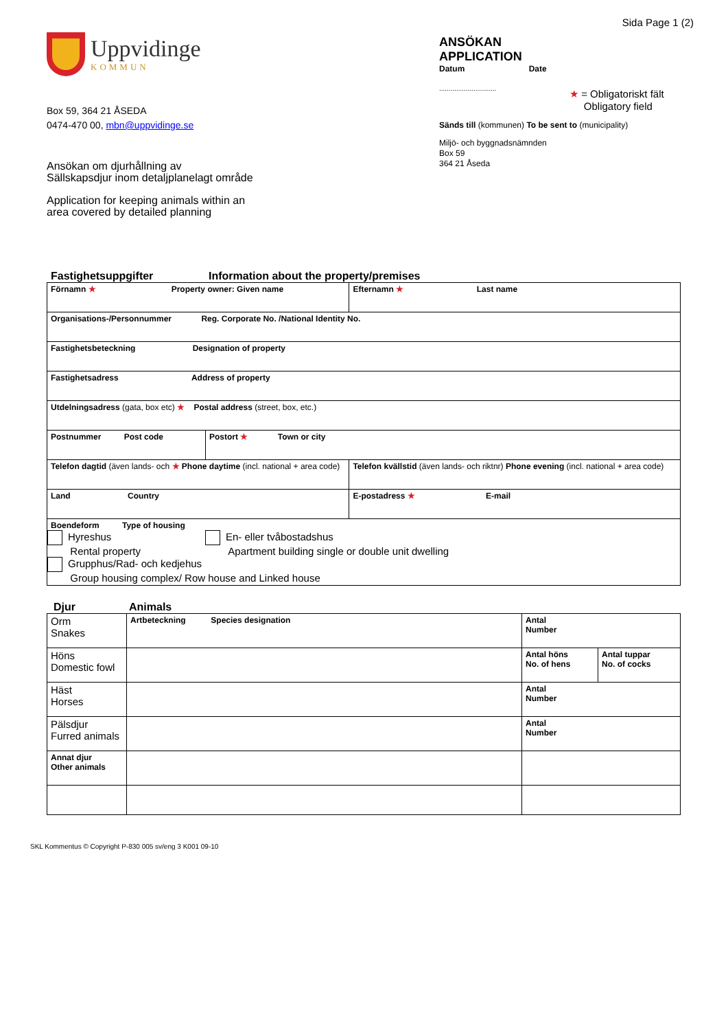Sida Page 1 (2)
Uppvidinge
KOMMUN
Box 59, 364 21 ÅSEDA
0474-470 00, mbn@uppvidinge.se
Ansökan om djurhållning av
Sällskapsdjur inom detaljplanelagt område
Application for keeping animals within an
area covered by detailed planning
ANSÖKAN
APPLICATION
Datum Date
..............................
★ = Obligatoriskt fält
Obligatory field
Sänds till (kommunen) To be sent to (municipality)
Miljö- och byggnadsnämnden
Box 59
364 21 Åseda
Fastighetsuppgifter Information about the property/premises
| Förnamn ★ Property owner: Given name | | Efternamn ★ Last name |
| Organisations-/Personnummer Reg. Corporate No. /National Identity No. | | |
| Fastighetsbeteckning Designation of property | | |
| Fastighetsadress Address of property | | |
| Utdelningsadress (gata, box etc) ★ Postal address (street, box, etc.) | | |
| Postnummer Post code | Postort ★ Town or city | |
| Telefon dagtid (även lands- och ★ Phone daytime (incl. national + area code) | | Telefon kvällstid (även lands- och riktnr) Phone evening (incl. national + area code) |
| Land Country | | E-postadress ★ E-mail |
| Boendeform Type of housing Hyreshus Rental property En- eller tvåbostadshus Apartment building single or double unit dwelling Grupphus/Rad- och kedjehus Group housing complex/ Row house and Linked house | | |
Djur Animals
| Orm Snakes | Artbeteckning Species designation | Antal Number | |
| Höns Domestic fowl | | Antal höns No. of hens | Antal tuppar No. of cocks |
| Häst Horses | | Antal Number | |
| Pälsdjur Furred animals | | Antal Number | |
| Annat djur Other animals | | | |
SKL Kommentus © Copyright P-830 005 sv/eng 3 K001 09-10